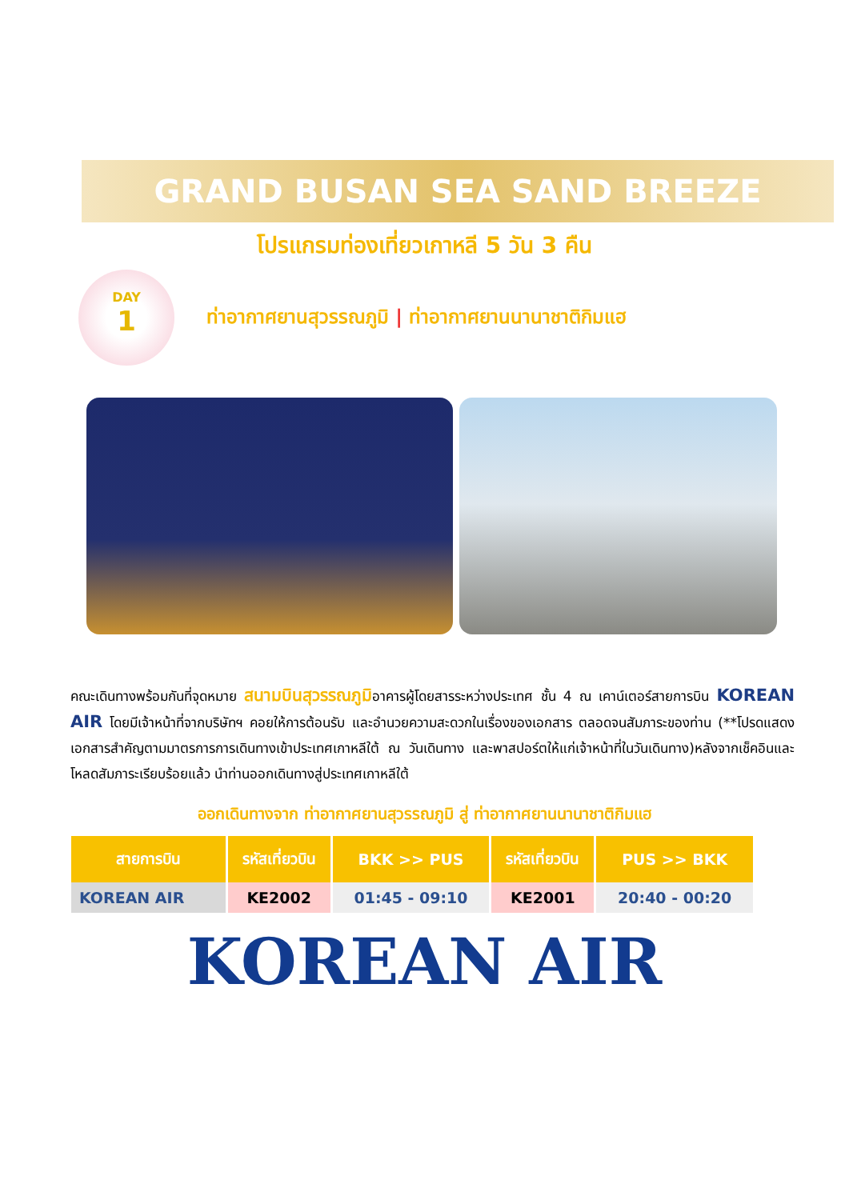GRAND BUSAN SEA SAND BREEZE
โปรแกรมท่องเที่ยวเกาหลี 5 วัน 3 คืน
DAY
1
ท่าอากาศยานสุวรรณภูมิ | ท่าอากาศยานนานาชาติกิมแฮ
คณะเดินทางพร้อมกันที่จุดหมาย สนามบินสุวรรณภูมิอาคารผู้โดยสารระหว่างประเทศ ชั้น 4 ณ เคาน์เตอร์สายการบิน KOREAN AIR โดยมีเจ้าหน้าที่จากบริษัทฯ คอยให้การต้อนรับ และอำนวยความสะดวกในเรื่องของเอกสาร ตลอดจนสัมภาระของท่าน (**โปรดแสดงเอกสารสำคัญตามมาตรการการเดินทางเข้าประเทศเกาหลีใต้ ณ วันเดินทาง และพาสปอร์ตให้แก่เจ้าหน้าที่ในวันเดินทาง)หลังจากเช็คอินและโหลดสัมภาระเรียบร้อยแล้ว นำท่านออกเดินทางสู่ประเทศเกาหลีใต้
ออกเดินทางจาก ท่าอากาศยานสุวรรณภูมิ สู่ ท่าอากาศยานนานาชาติกิมแฮ
| สายการบิน | รหัสเที่ยวบิน | BKK >> PUS | รหัสเที่ยวบิน | PUS >> BKK |
| --- | --- | --- | --- | --- |
| KOREAN AIR | KE2002 | 01:45 - 09:10 | KE2001 | 20:40 - 00:20 |
KOREAN AIR